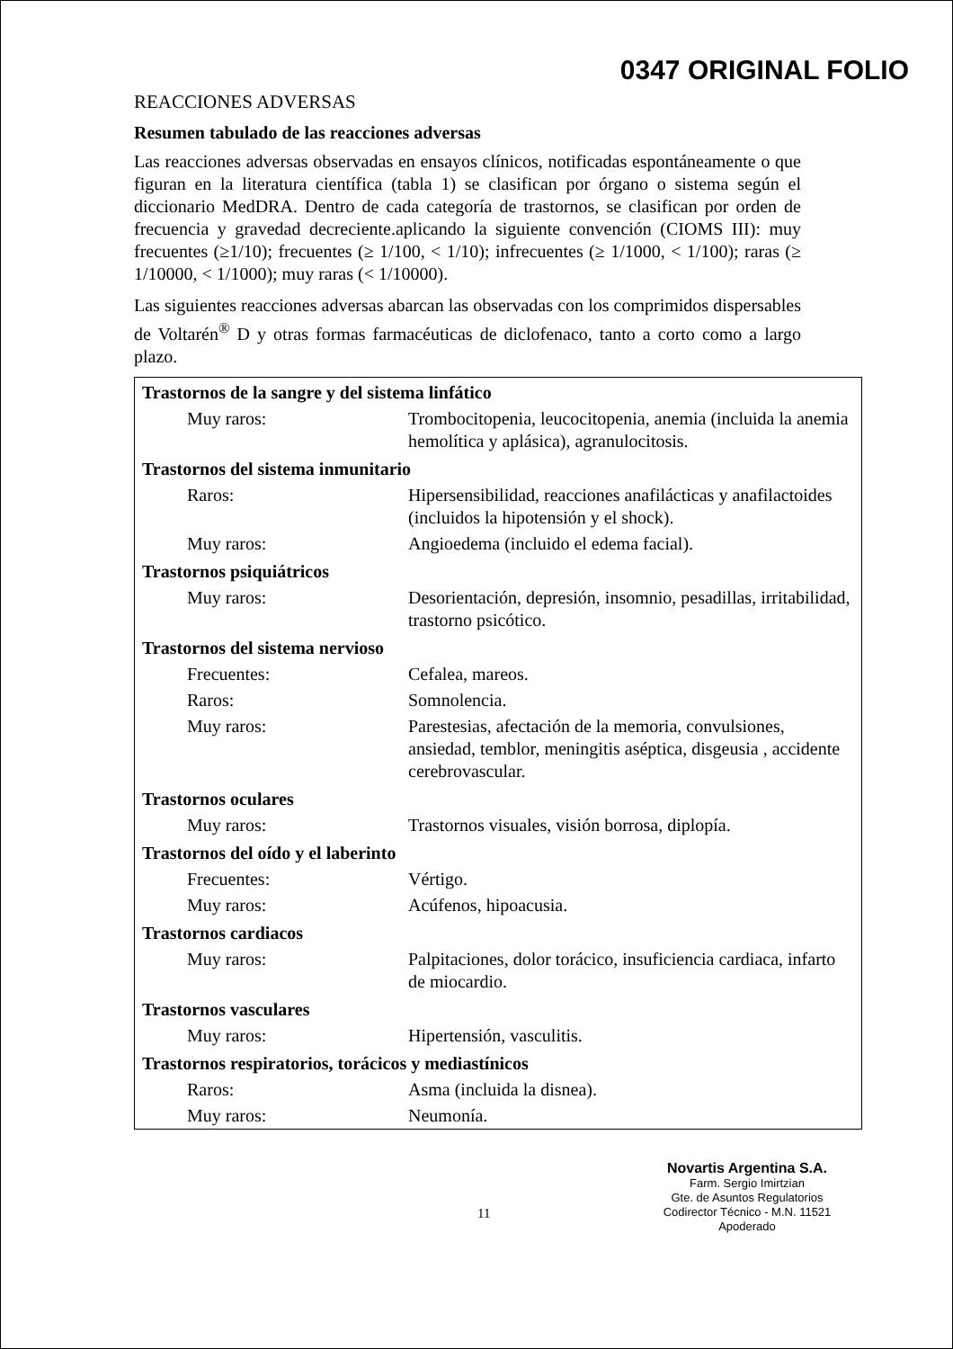0347 ORIGINAL FOLIO
REACCIONES ADVERSAS
Resumen tabulado de las reacciones adversas
Las reacciones adversas observadas en ensayos clínicos, notificadas espontáneamente o que figuran en la literatura científica (tabla 1) se clasifican por órgano o sistema según el diccionario MedDRA. Dentro de cada categoría de trastornos, se clasifican por orden de frecuencia y gravedad decreciente.aplicando la siguiente convención (CIOMS III): muy frecuentes (≥1/10); frecuentes (≥ 1/100, < 1/10); infrecuentes (≥ 1/1000, < 1/100); raras (≥ 1/10000, < 1/1000); muy raras (< 1/10000).
Las siguientes reacciones adversas abarcan las observadas con los comprimidos dispersables de Voltarén<sup>®</sup> D y otras formas farmacéuticas de diclofenaco, tanto a corto como a largo plazo.
| Trastornos de la sangre y del sistema linfático | |
| Muy raros: | Trombocitopenia, leucocitopenia, anemia (incluida la anemia hemolítica y aplásica), agranulocitosis. |
| Trastornos del sistema inmunitario | |
| Raros: | Hipersensibilidad, reacciones anafilácticas y anafilactoides (incluidos la hipotensión y el shock). |
| Muy raros: | Angioedema (incluido el edema facial). |
| Trastornos psiquiátricos | |
| Muy raros: | Desorientación, depresión, insomnio, pesadillas, irritabilidad, trastorno psicótico. |
| Trastornos del sistema nervioso | |
| Frecuentes: | Cefalea, mareos. |
| Raros: | Somnolencia. |
| Muy raros: | Parestesias, afectación de la memoria, convulsiones, ansiedad, temblor, meningitis aséptica, disgeusia , accidente cerebrovascular. |
| Trastornos oculares | |
| Muy raros: | Trastornos visuales, visión borrosa, diplopía. |
| Trastornos del oído y el laberinto | |
| Frecuentes: | Vértigo. |
| Muy raros: | Acúfenos, hipoacusia. |
| Trastornos cardiacos | |
| Muy raros: | Palpitaciones, dolor torácico, insuficiencia cardiaca, infarto de miocardio. |
| Trastornos vasculares | |
| Muy raros: | Hipertensión, vasculitis. |
| Trastornos respiratorios, torácicos y mediastínicos | |
| Raros: | Asma (incluida la disnea). |
| Muy raros: | Neumonía. |
11
Novartis Argentina S.A.
Farm. Sergio Imirtzian
Gte. de Asuntos Regulatorios
Codirector Técnico - M.N. 11521
Apoderado